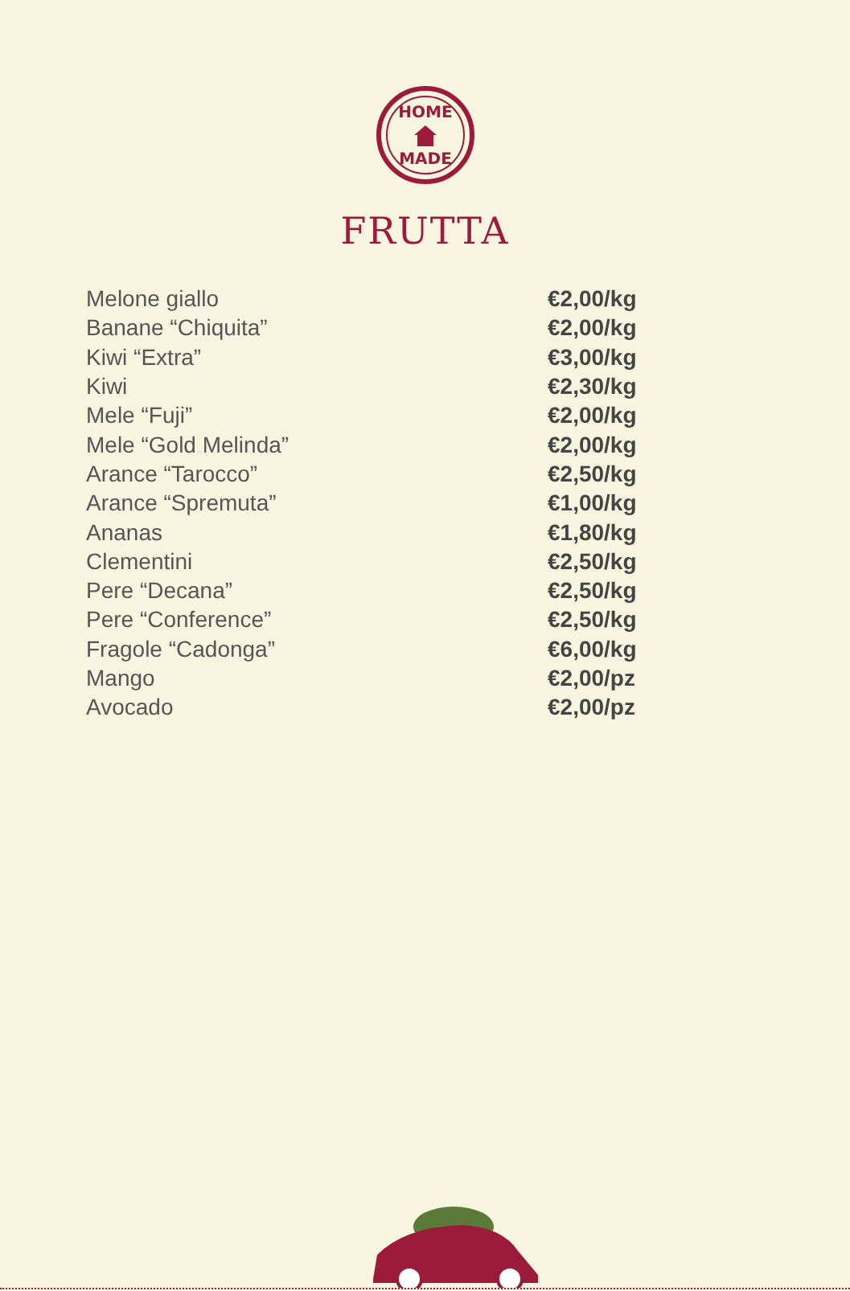HOME
MADE
FRUTTA
| Melone giallo | €2,00/kg |
| Banane “Chiquita” | €2,00/kg |
| Kiwi “Extra” | €3,00/kg |
| Kiwi | €2,30/kg |
| Mele “Fuji” | €2,00/kg |
| Mele “Gold Melinda” | €2,00/kg |
| Arance “Tarocco” | €2,50/kg |
| Arance “Spremuta” | €1,00/kg |
| Ananas | €1,80/kg |
| Clementini | €2,50/kg |
| Pere “Decana” | €2,50/kg |
| Pere “Conference” | €2,50/kg |
| Fragole “Cadonga” | €6,00/kg |
| Mango | €2,00/pz |
| Avocado | €2,00/pz |